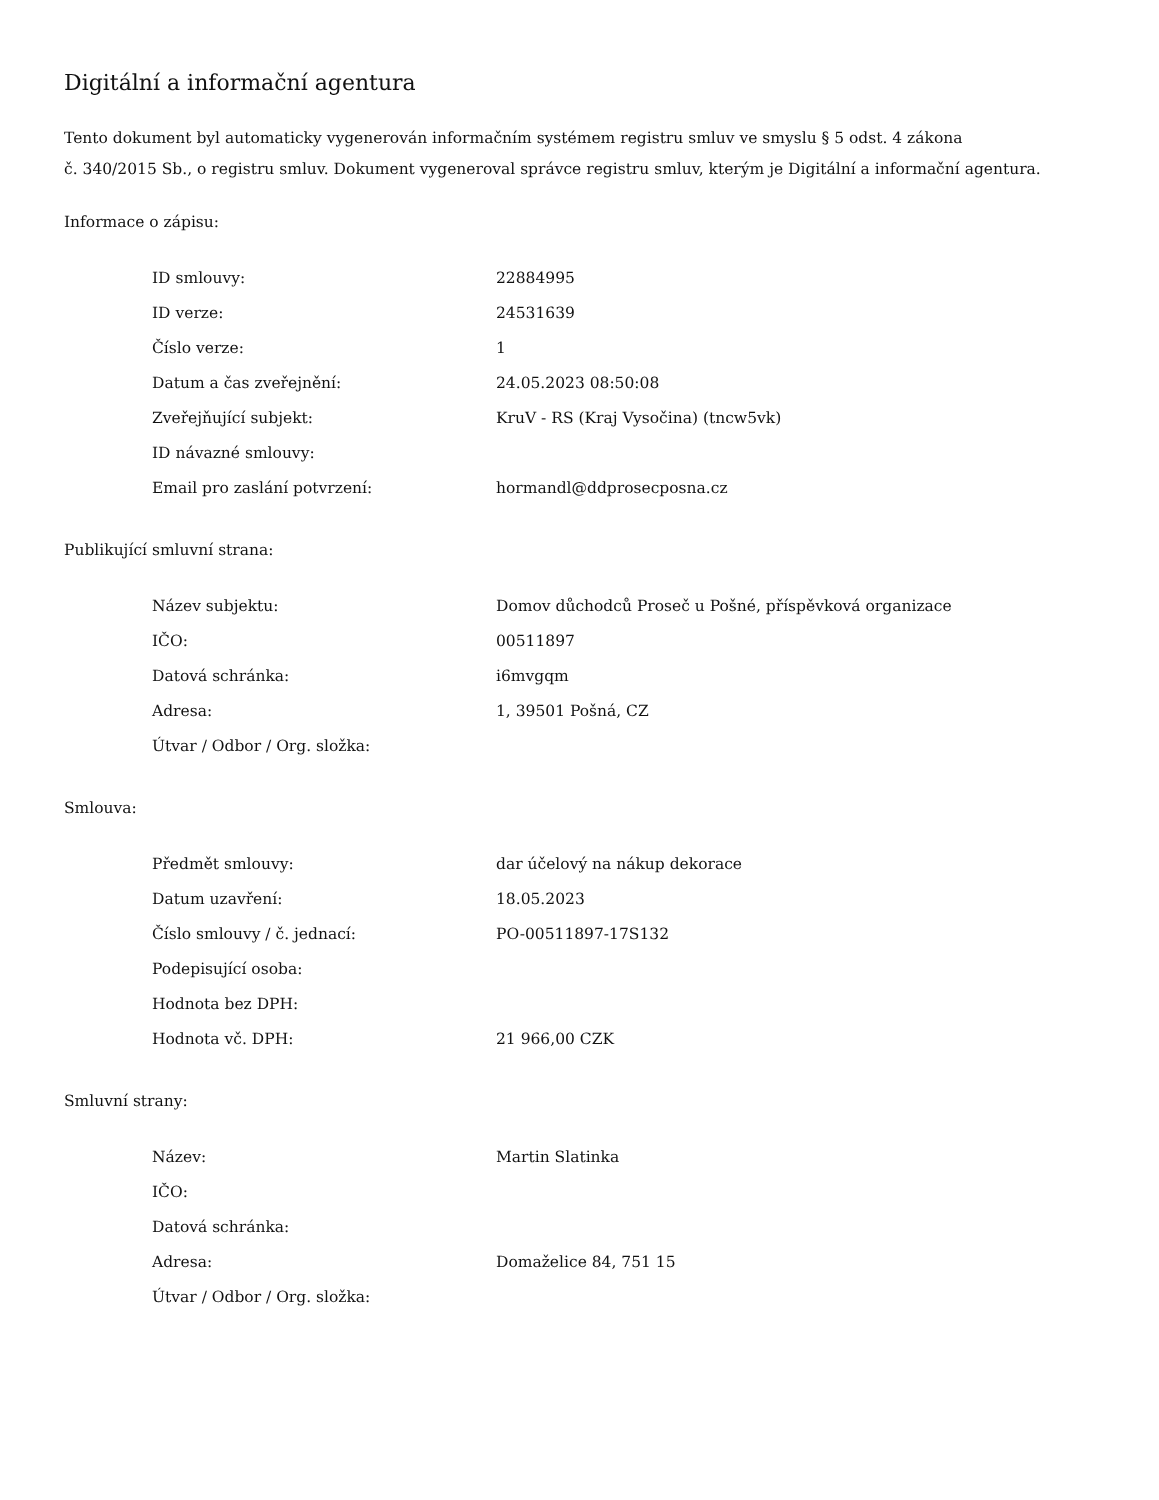Digitální a informační agentura
Tento dokument byl automaticky vygenerován informačním systémem registru smluv ve smyslu § 5 odst. 4 zákona
č. 340/2015 Sb., o registru smluv. Dokument vygeneroval správce registru smluv, kterým je Digitální a informační agentura.
Informace o zápisu:
| ID smlouvy: | 22884995 |
| ID verze: | 24531639 |
| Číslo verze: | 1 |
| Datum a čas zveřejnění: | 24.05.2023 08:50:08 |
| Zveřejňující subjekt: | KruV - RS (Kraj Vysočina) (tncw5vk) |
| ID návazné smlouvy: | |
| Email pro zaslání potvrzení: | hormandl@ddprosecposna.cz |
Publikující smluvní strana:
| Název subjektu: | Domov důchodců Proseč u Pošné, příspěvková organizace |
| IČO: | 00511897 |
| Datová schránka: | i6mvgqm |
| Adresa: | 1, 39501 Pošná, CZ |
| Útvar / Odbor / Org. složka: | |
Smlouva:
| Předmět smlouvy: | dar účelový na nákup dekorace |
| Datum uzavření: | 18.05.2023 |
| Číslo smlouvy / č. jednací: | PO-00511897-17S132 |
| Podepisující osoba: | |
| Hodnota bez DPH: | |
| Hodnota vč. DPH: | 21 966,00 CZK |
Smluvní strany:
| Název: | Martin Slatinka |
| IČO: | |
| Datová schránka: | |
| Adresa: | Domaželice 84, 751 15 |
| Útvar / Odbor / Org. složka: | |